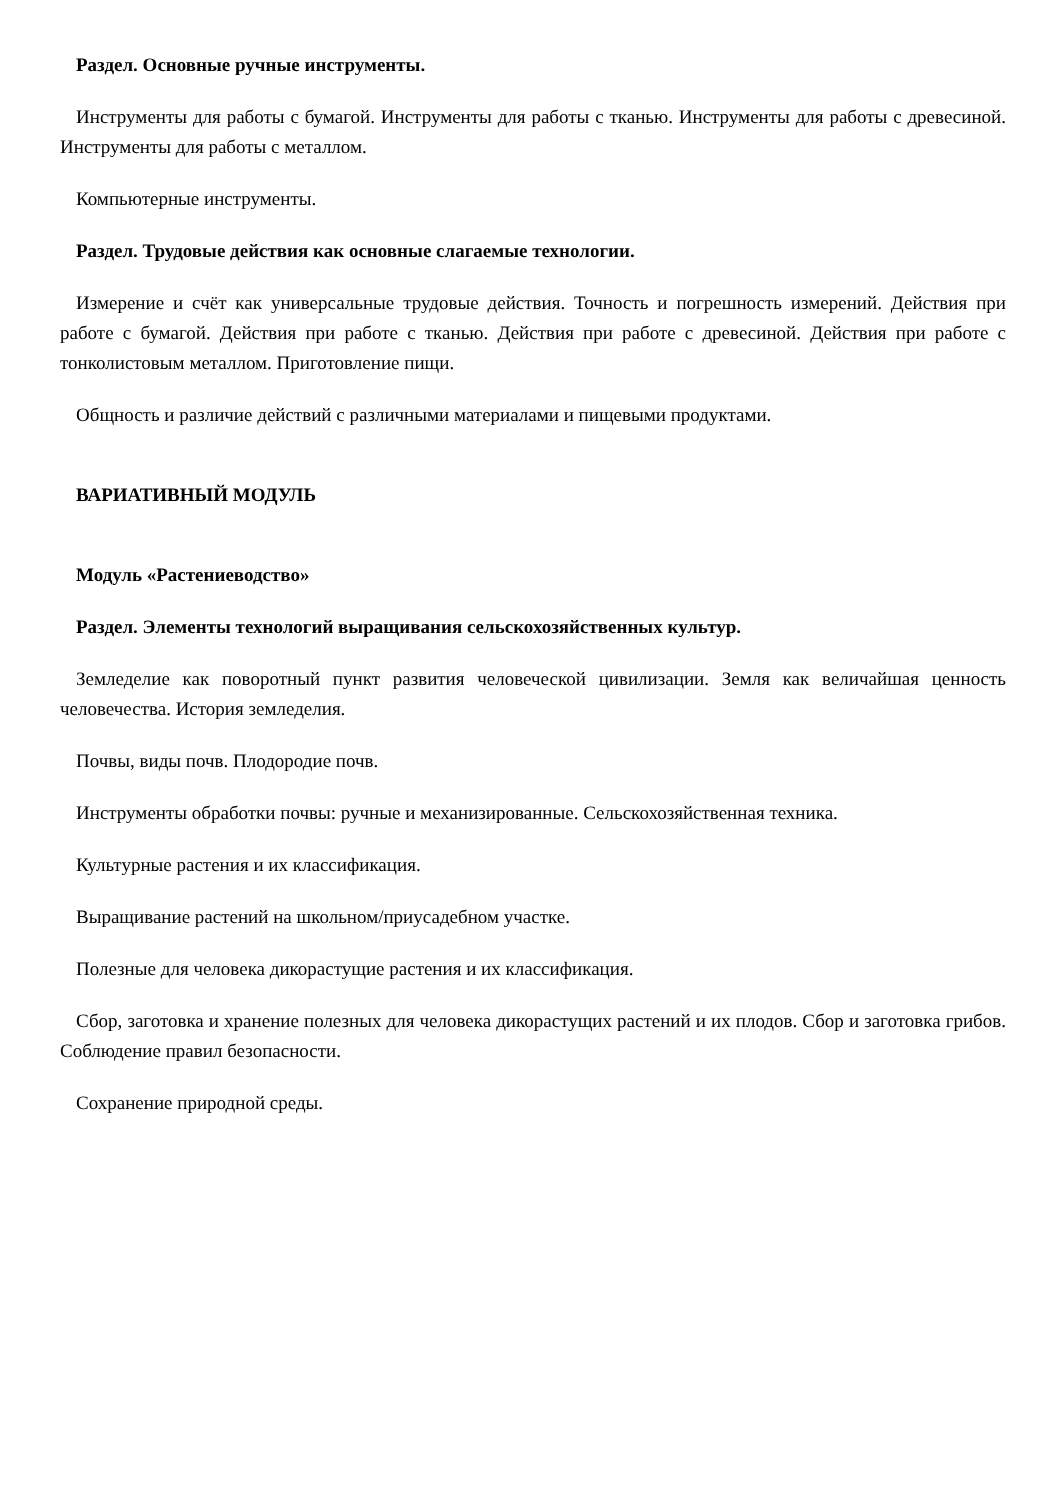Раздел. Основные ручные инструменты.
Инструменты для работы с бумагой. Инструменты для работы с тканью. Инструменты для работы с древесиной. Инструменты для работы с металлом.
Компьютерные инструменты.
Раздел. Трудовые действия как основные слагаемые технологии.
Измерение и счёт как универсальные трудовые действия. Точность и погрешность измерений. Действия при работе с бумагой. Действия при работе с тканью. Действия при работе с древесиной. Действия при работе с тонколистовым металлом. Приготовление пищи.
Общность и различие действий с различными материалами и пищевыми продуктами.
ВАРИАТИВНЫЙ МОДУЛЬ
Модуль «Растениеводство»
Раздел. Элементы технологий выращивания сельскохозяйственных культур.
Земледелие как поворотный пункт развития человеческой цивилизации. Земля как величайшая ценность человечества. История земледелия.
Почвы, виды почв. Плодородие почв.
Инструменты обработки почвы: ручные и механизированные. Сельскохозяйственная техника.
Культурные растения и их классификация.
Выращивание растений на школьном/приусадебном участке.
Полезные для человека дикорастущие растения и их классификация.
Сбор, заготовка и хранение полезных для человека дикорастущих растений и их плодов. Сбор и заготовка грибов. Соблюдение правил безопасности.
Сохранение природной среды.